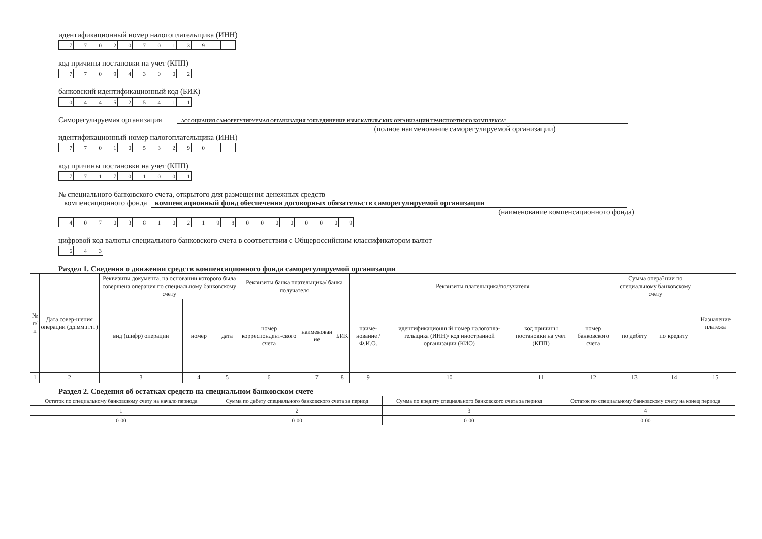идентификационный номер налогоплательщика (ИНН)
| 7 | 7 | 0 | 2 | 0 | 7 | 0 | 1 | 3 | 9 | | |
код причины постановки на учет (КПП)
| 7 | 7 | 0 | 9 | 4 | 3 | 0 | 0 | 2 |
банковский идентификационный код (БИК)
| 0 | 4 | 4 | 5 | 2 | 5 | 4 | 1 | 1 |
Саморегулируемая организация АССОЦИАЦИЯ САМОРЕГУЛИРУЕМАЯ ОРГАНИЗАЦИЯ "ОБЪЕДИНЕНИЕ ИЗЫСКАТЕЛЬСКИХ ОРГАНИЗАЦИЙ ТРАНСПОРТНОГО КОМПЛЕКСА"
(полное наименование саморегулируемой организации)
идентификационный номер налогоплательщика (ИНН)
| 7 | 7 | 0 | 1 | 0 | 5 | 3 | 2 | 9 | 0 | | |
код причины постановки на учет (КПП)
| 7 | 7 | 1 | 7 | 0 | 1 | 0 | 0 | 1 |
№ специального банковского счета, открытого для размещения денежных средств
компенсационного фонда компенсационный фонд обеспечения договорных обязательств саморегулируемой организации
(наименование компенсационного фонда)
| 4 | 0 | 7 | 0 | 3 | 8 | 1 | 0 | 2 | 1 | 9 | 8 | 0 | 0 | 0 | 0 | 0 | 0 | 0 | 9 |
цифровой код валюты специального банковского счета в соответствии с Общероссийским классификатором валют
| 6 | 4 | 3 |
Раздел 1. Сведения о движении средств компенсационного фонда саморегулируемой организации
| № п/п | Дата совер-шения операции (дд.мм.гггг) | Реквизиты документа, на основании которого была совершена операция по специальному банковскому счету | | | Реквизиты банка плательщика/ банка получателя | | | Реквизиты плательщика/получателя | | | | Сумма опера?ции по специальному банковскому счету | | Назначение платежа |
| --- | --- | --- | --- | --- | --- | --- | --- | --- | --- | --- | --- | --- | --- | --- |
| | | вид (шифр) операции | номер | дата | номер корреспондент-ского счета | наименован ие | БИК | наиме-нование /Ф.И.О. | идентификационный номер налогопла-тельщика (ИНН)/ код иностранной организации (КИО) | код причины постановки на учет (КПП) | номер банковского счета | по дебету | по кредиту | |
| 1 | 2 | 3 | 4 | 5 | 6 | 7 | 8 | 9 | 10 | 11 | 12 | 13 | 14 | 15 |
Раздел 2. Сведения об остатках средств на специальном банковском счете
| Остаток по специальному банковскому счету на начало периода | Сумма по дебету специального банковского счета за период | Сумма по кредиту специального банковского счета за период | Остаток по специальному банковскому счету на конец периода |
| --- | --- | --- | --- |
| 1 | 2 | 3 | 4 |
| 0-00 | 0-00 | 0-00 | 0-00 |